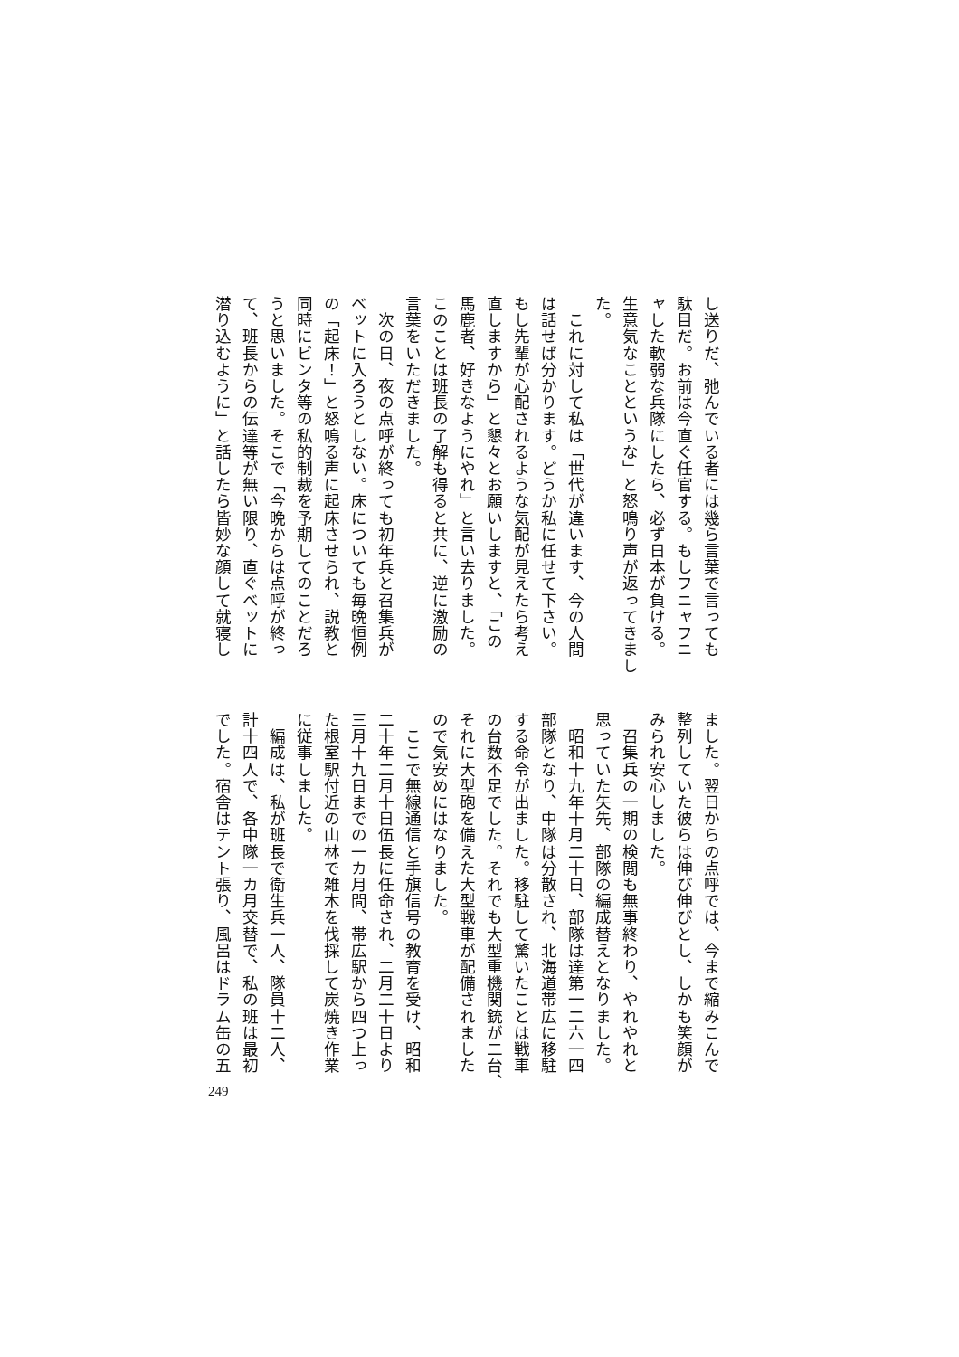し送りだ、弛んでいる者には幾ら言葉で言っても
駄目だ。お前は今直ぐ任官する。もしフニャフニ
ャした軟弱な兵隊にしたら、必ず日本が負ける。
生意気なことというな」と怒鳴り声が返ってきまし
た。
　これに対して私は「世代が違います、今の人間
は話せば分かります。どうか私に任せて下さい。
もし先輩が心配されるような気配が見えたら考え
直しますから」と懇々とお願いしますと、「この
馬鹿者、好きなようにやれ」と言い去りました。
このことは班長の了解も得ると共に、逆に激励の
言葉をいただきました。
　次の日、夜の点呼が終っても初年兵と召集兵が
ベットに入ろうとしない。床についても毎晩恒例
の「起床！」と怒鳴る声に起床させられ、説教と
同時にビンタ等の私的制裁を予期してのことだろ
うと思いました。そこで「今晩からは点呼が終っ
て、班長からの伝達等が無い限り、直ぐベットに
潜り込むように」と話したら皆妙な顔して就寝し
ました。翌日からの点呼では、今まで縮みこんで
整列していた彼らは伸び伸びとし、しかも笑顔が
みられ安心しました。
　召集兵の一期の検閲も無事終わり、やれやれと
思っていた矢先、部隊の編成替えとなりました。
　昭和十九年十月二十日、部隊は達第一二六一四
部隊となり、中隊は分散され、北海道帯広に移駐
する命令が出ました。移駐して驚いたことは戦車
の台数不足でした。それでも大型重機関銃が二台、
それに大型砲を備えた大型戦車が配備されました
ので気安めにはなりました。
　ここで無線通信と手旗信号の教育を受け、昭和
二十年二月十日伍長に任命され、二月二十日より
三月十九日までの一カ月間、帯広駅から四つ上っ
た根室駅付近の山林で雑木を伐採して炭焼き作業
に従事しました。
　編成は、私が班長で衛生兵一人、隊員十二人、
計十四人で、各中隊一カ月交替で、私の班は最初
でした。宿舎はテント張り、風呂はドラム缶の五
249